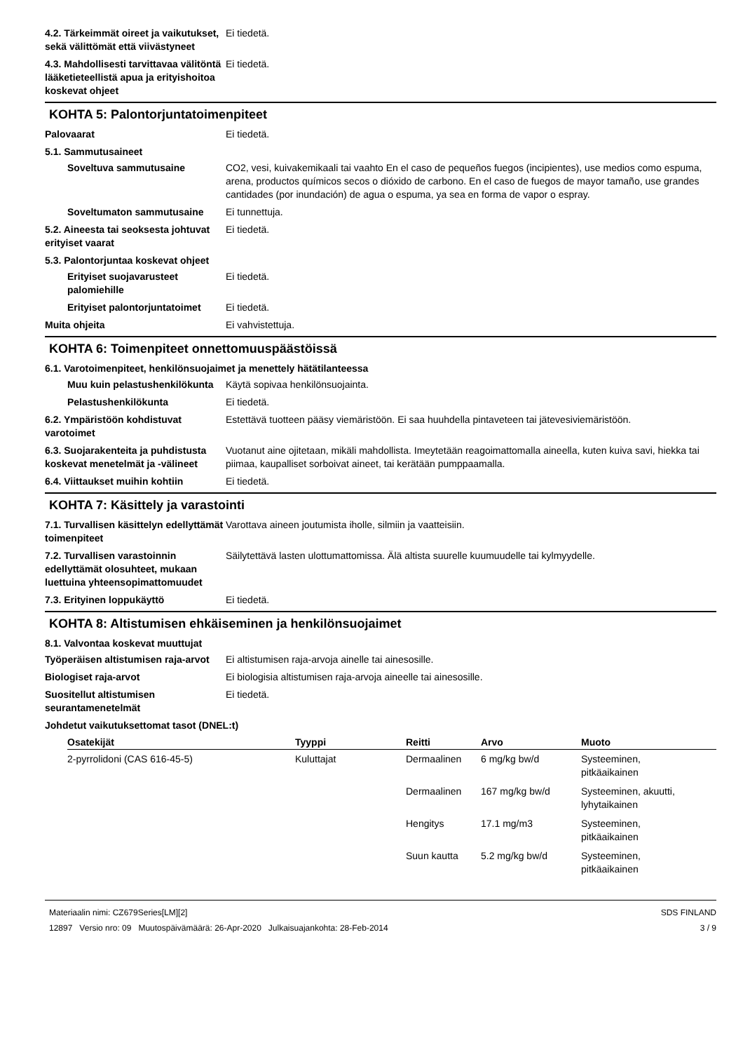4.2. Tärkeimmät oireet ja vaikutukset, sekä välittömät että viivästyneet
Ei tiedetä.
4.3. Mahdollisesti tarvittavaa välitöntä lääketieteellistä apua ja erityishoitoa koskevat ohjeet
Ei tiedetä.
KOHTA 5: Palontorjuntatoimenpiteet
Palovaarat Ei tiedetä.
5.1. Sammutusaineet
Soveltuva sammutusaine CO2, vesi, kuivakemikaali tai vaahto En el caso de pequeños fuegos (incipientes), use medios como espuma, arena, productos químicos secos o dióxido de carbono. En el caso de fuegos de mayor tamaño, use grandes cantidades (por inundación) de agua o espuma, ya sea en forma de vapor o espray.
Soveltumaton sammutusaine Ei tunnettuja.
5.2. Aineesta tai seoksesta johtuvat erityiset vaarat
Ei tiedetä.
5.3. Palontorjuntaa koskevat ohjeet
Erityiset suojavarusteet palomiehille
Ei tiedetä.
Erityiset palontorjuntatoimet
Ei tiedetä.
Muita ohjeita Ei vahvistettuja.
KOHTA 6: Toimenpiteet onnettomuuspäästöissä
6.1. Varotoimenpiteet, henkilönsuojaimet ja menettely hätätilanteessa
Muu kuin pelastushenkilökunta
Käytä sopivaa henkilönsuojainta.
Pelastushenkilökunta Ei tiedetä.
6.2. Ympäristöön kohdistuvat varotoimet
Estettävä tuotteen pääsy viemäristöön. Ei saa huuhdella pintaveteen tai jätevesiviemäristöön.
6.3. Suojarakenteita ja puhdistusta koskevat menetelmät ja -välineet
Vuotanut aine ojitetaan, mikäli mahdollista. Imeytetään reagoimattomalla aineella, kuten kuiva savi, hiekka tai piimaa, kaupalliset sorboivat aineet, tai kerätään pumppaamalla.
6.4. Viittaukset muihin kohtiin
Ei tiedetä.
KOHTA 7: Käsittely ja varastointi
7.1. Turvallisen käsittelyn edellyttämät toimenpiteet
Varottava aineen joutumista iholle, silmiin ja vaatteisiin.
7.2. Turvallisen varastoinnin edellyttämät olosuhteet, mukaan luettuina yhteensopimattomuudet
Säilytettävä lasten ulottumattomissa. Älä altista suurelle kuumuudelle tai kylmyydelle.
7.3. Erityinen loppukäyttö Ei tiedetä.
KOHTA 8: Altistumisen ehkäiseminen ja henkilönsuojaimet
8.1. Valvontaa koskevat muuttujat
Työperäisen altistumisen raja-arvot
Ei altistumisen raja-arvoja ainelle tai ainesosille.
Biologiset raja-arvot Ei biologisia altistumisen raja-arvoja aineelle tai ainesosille.
Suositellut altistumisen seurantamenetelmät
Ei tiedetä.
Johdetut vaikutuksettomat tasot (DNEL:t)
| Osatekijät | Tyyppi | Reitti | Arvo | Muoto |
| --- | --- | --- | --- | --- |
| 2-pyrrolidoni (CAS 616-45-5) | Kuluttajat | Dermaalinen | 6 mg/kg bw/d | Systeeminen, pitkäaikainen |
| | | Dermaalinen | 167 mg/kg bw/d | Systeeminen, akuutti, lyhytaikainen |
| | | Hengitys | 17.1 mg/m3 | Systeeminen, pitkäaikainen |
| | | Suun kautta | 5.2 mg/kg bw/d | Systeeminen, pitkäaikainen |
Materiaalin nimi: CZ679Series[LM][2]
12897 Versio nro: 09 Muutospäivämäärä: 26-Apr-2020 Julkaisuajankohta: 28-Feb-2014
SDS FINLAND
3 / 9